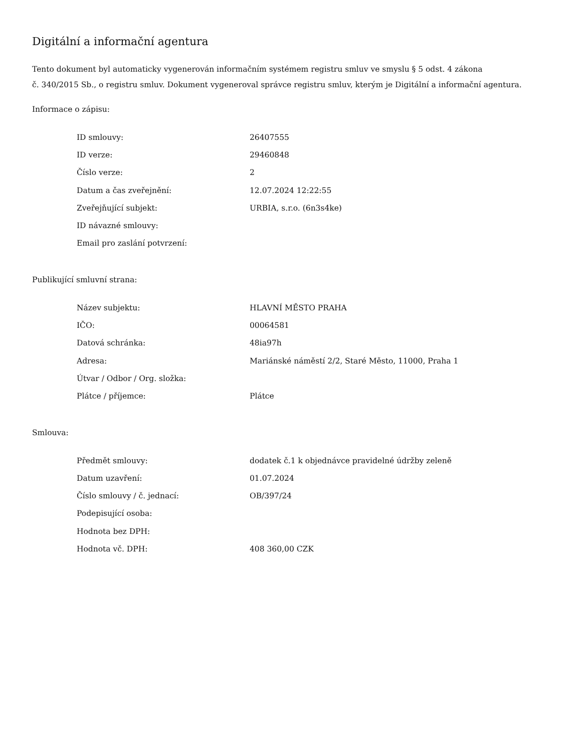Digitální a informační agentura
Tento dokument byl automaticky vygenerován informačním systémem registru smluv ve smyslu § 5 odst. 4 zákona
č. 340/2015 Sb., o registru smluv. Dokument vygeneroval správce registru smluv, kterým je Digitální a informační agentura.
Informace o zápisu:
| ID smlouvy: | 26407555 |
| ID verze: | 29460848 |
| Číslo verze: | 2 |
| Datum a čas zveřejnění: | 12.07.2024 12:22:55 |
| Zveřejňující subjekt: | URBIA, s.r.o. (6n3s4ke) |
| ID návazné smlouvy: | |
| Email pro zaslání potvrzení: | |
Publikující smluvní strana:
| Název subjektu: | HLAVNÍ MĚSTO PRAHA |
| IČO: | 00064581 |
| Datová schránka: | 48ia97h |
| Adresa: | Mariánské náměstí 2/2, Staré Město, 11000, Praha 1 |
| Útvar / Odbor / Org. složka: | |
| Plátce / příjemce: | Plátce |
Smlouva:
| Předmět smlouvy: | dodatek č.1 k objednávce pravidelné údržby zeleně |
| Datum uzavření: | 01.07.2024 |
| Číslo smlouvy / č. jednací: | OB/397/24 |
| Podepisující osoba: | |
| Hodnota bez DPH: | |
| Hodnota vč. DPH: | 408 360,00 CZK |